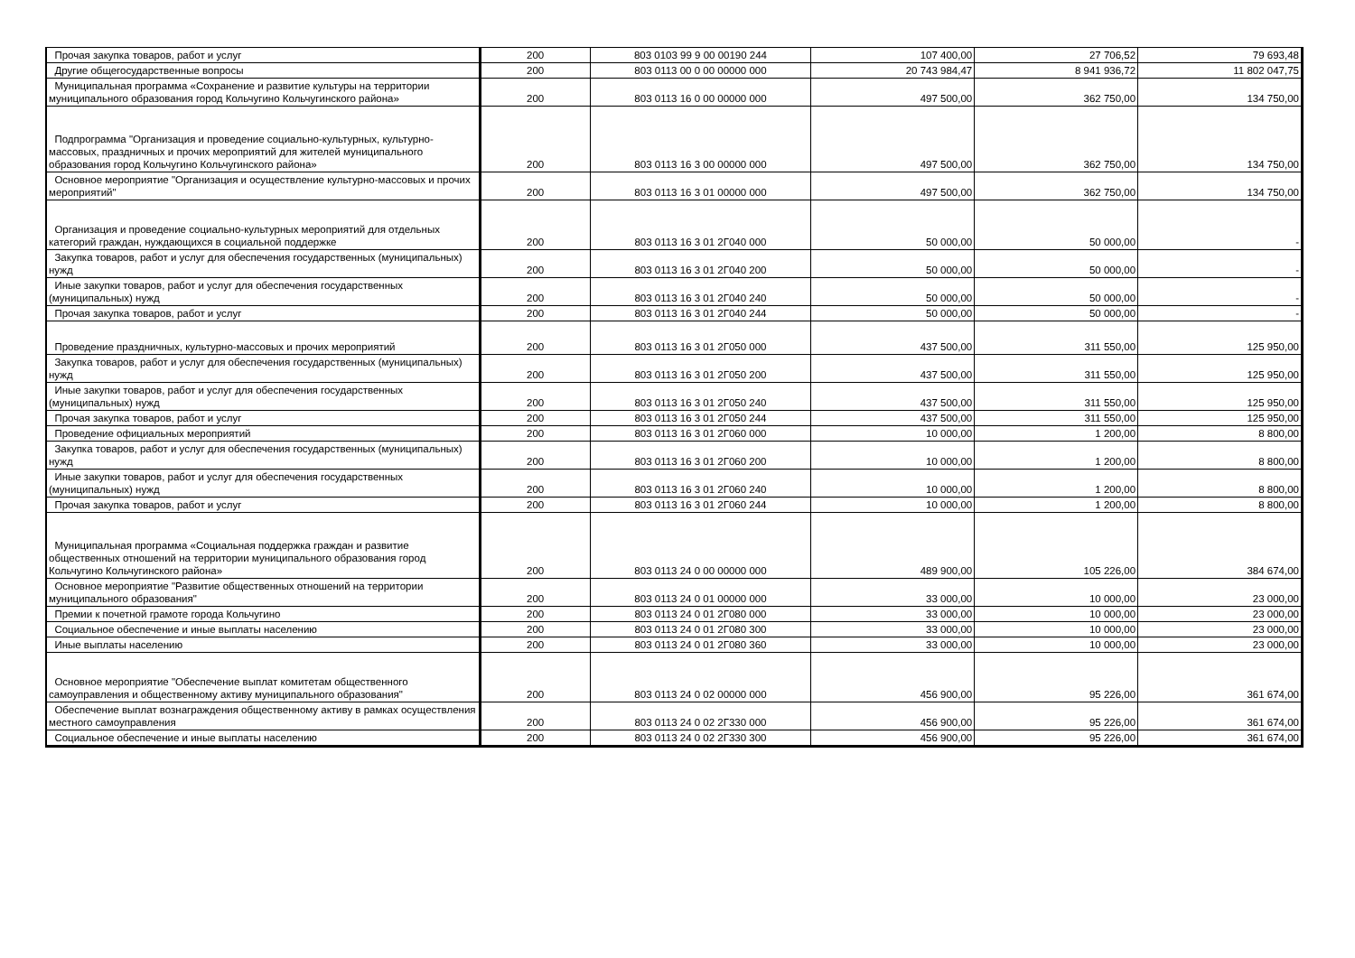| Прочая закупка товаров, работ и услуг | 200 | 803 0103 99 9 00 00190 244 | 107 400,00 | 27 706,52 | 79 693,48 |
| Другие общегосударственные вопросы | 200 | 803 0113 00 0 00 00000 000 | 20 743 984,47 | 8 941 936,72 | 11 802 047,75 |
| Муниципальная программа «Сохранение и развитие культуры на территории муниципального образования город Кольчугино Кольчугинского района» | 200 | 803 0113 16 0 00 00000 000 | 497 500,00 | 362 750,00 | 134 750,00 |
| Подпрограмма "Организация и проведение социально-культурных, культурно-массовых, праздничных и прочих мероприятий для жителей муниципального образования город Кольчугино Кольчугинского района» | 200 | 803 0113 16 3 00 00000 000 | 497 500,00 | 362 750,00 | 134 750,00 |
| Основное мероприятие "Организация и осуществление культурно-массовых и прочих мероприятий" | 200 | 803 0113 16 3 01 00000 000 | 497 500,00 | 362 750,00 | 134 750,00 |
| Организация и проведение социально-культурных мероприятий для отдельных категорий граждан, нуждающихся в социальной поддержке | 200 | 803 0113 16 3 01 2Г040 000 | 50 000,00 | 50 000,00 | - |
| Закупка товаров, работ и услуг для обеспечения государственных (муниципальных) нужд | 200 | 803 0113 16 3 01 2Г040 200 | 50 000,00 | 50 000,00 | - |
| Иные закупки товаров, работ и услуг для обеспечения государственных (муниципальных) нужд | 200 | 803 0113 16 3 01 2Г040 240 | 50 000,00 | 50 000,00 | - |
| Прочая закупка товаров, работ и услуг | 200 | 803 0113 16 3 01 2Г040 244 | 50 000,00 | 50 000,00 | - |
| Проведение праздничных, культурно-массовых и прочих мероприятий | 200 | 803 0113 16 3 01 2Г050 000 | 437 500,00 | 311 550,00 | 125 950,00 |
| Закупка товаров, работ и услуг для обеспечения государственных (муниципальных) нужд | 200 | 803 0113 16 3 01 2Г050 200 | 437 500,00 | 311 550,00 | 125 950,00 |
| Иные закупки товаров, работ и услуг для обеспечения государственных (муниципальных) нужд | 200 | 803 0113 16 3 01 2Г050 240 | 437 500,00 | 311 550,00 | 125 950,00 |
| Прочая закупка товаров, работ и услуг | 200 | 803 0113 16 3 01 2Г050 244 | 437 500,00 | 311 550,00 | 125 950,00 |
| Проведение официальных мероприятий | 200 | 803 0113 16 3 01 2Г060 000 | 10 000,00 | 1 200,00 | 8 800,00 |
| Закупка товаров, работ и услуг для обеспечения государственных (муниципальных) нужд | 200 | 803 0113 16 3 01 2Г060 200 | 10 000,00 | 1 200,00 | 8 800,00 |
| Иные закупки товаров, работ и услуг для обеспечения государственных (муниципальных) нужд | 200 | 803 0113 16 3 01 2Г060 240 | 10 000,00 | 1 200,00 | 8 800,00 |
| Прочая закупка товаров, работ и услуг | 200 | 803 0113 16 3 01 2Г060 244 | 10 000,00 | 1 200,00 | 8 800,00 |
| Муниципальная программа «Социальная поддержка граждан и развитие общественных отношений на территории муниципального образования город Кольчугино Кольчугинского района» | 200 | 803 0113 24 0 00 00000 000 | 489 900,00 | 105 226,00 | 384 674,00 |
| Основное мероприятие "Развитие общественных отношений на территории муниципального образования" | 200 | 803 0113 24 0 01 00000 000 | 33 000,00 | 10 000,00 | 23 000,00 |
| Премии к почетной грамоте города Кольчугино | 200 | 803 0113 24 0 01 2Г080 000 | 33 000,00 | 10 000,00 | 23 000,00 |
| Социальное обеспечение и иные выплаты населению | 200 | 803 0113 24 0 01 2Г080 300 | 33 000,00 | 10 000,00 | 23 000,00 |
| Иные выплаты населению | 200 | 803 0113 24 0 01 2Г080 360 | 33 000,00 | 10 000,00 | 23 000,00 |
| Основное мероприятие "Обеспечение выплат комитетам общественного самоуправления и общественному активу муниципального образования" | 200 | 803 0113 24 0 02 00000 000 | 456 900,00 | 95 226,00 | 361 674,00 |
| Обеспечение выплат вознаграждения общественному активу в рамках осуществления местного самоуправления | 200 | 803 0113 24 0 02 2Г330 000 | 456 900,00 | 95 226,00 | 361 674,00 |
| Социальное обеспечение и иные выплаты населению | 200 | 803 0113 24 0 02 2Г330 300 | 456 900,00 | 95 226,00 | 361 674,00 |